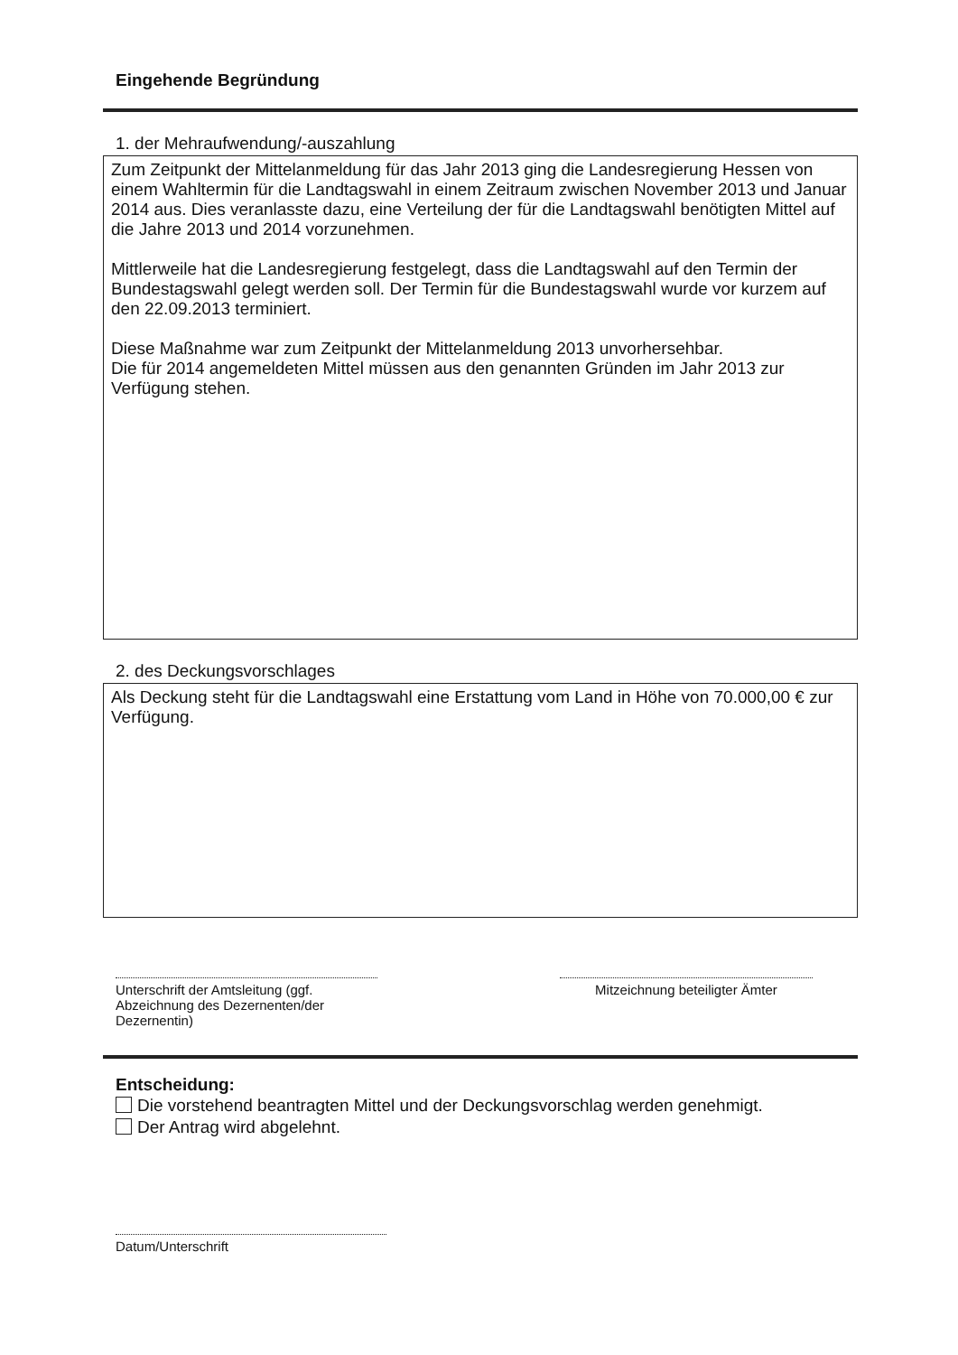Eingehende Begründung
1. der Mehraufwendung/-auszahlung
Zum Zeitpunkt der Mittelanmeldung für das Jahr 2013 ging die Landesregierung Hessen von einem Wahltermin für die Landtagswahl in einem Zeitraum zwischen November 2013 und Januar 2014 aus. Dies veranlasste dazu, eine Verteilung der für die Landtagswahl benötigten Mittel auf die Jahre 2013 und 2014 vorzunehmen.
Mittlerweile hat die Landesregierung festgelegt, dass die Landtagswahl auf den Termin der Bundestagswahl gelegt werden soll. Der Termin für die Bundestagswahl wurde vor kurzem auf den 22.09.2013 terminiert.
Diese Maßnahme war zum Zeitpunkt der Mittelanmeldung 2013 unvorhersehbar.
Die für 2014 angemeldeten Mittel müssen aus den genannten Gründen im Jahr 2013 zur Verfügung stehen.
2. des Deckungsvorschlages
Als Deckung steht für die Landtagswahl eine Erstattung vom Land in Höhe von 70.000,00 € zur Verfügung.
Unterschrift der Amtsleitung (ggf. Abzeichnung des Dezernenten/der Dezernentin)
Mitzeichnung beteiligter Ämter
Entscheidung:
Die vorstehend beantragten Mittel und der Deckungsvorschlag werden genehmigt.
Der Antrag wird abgelehnt.
Datum/Unterschrift